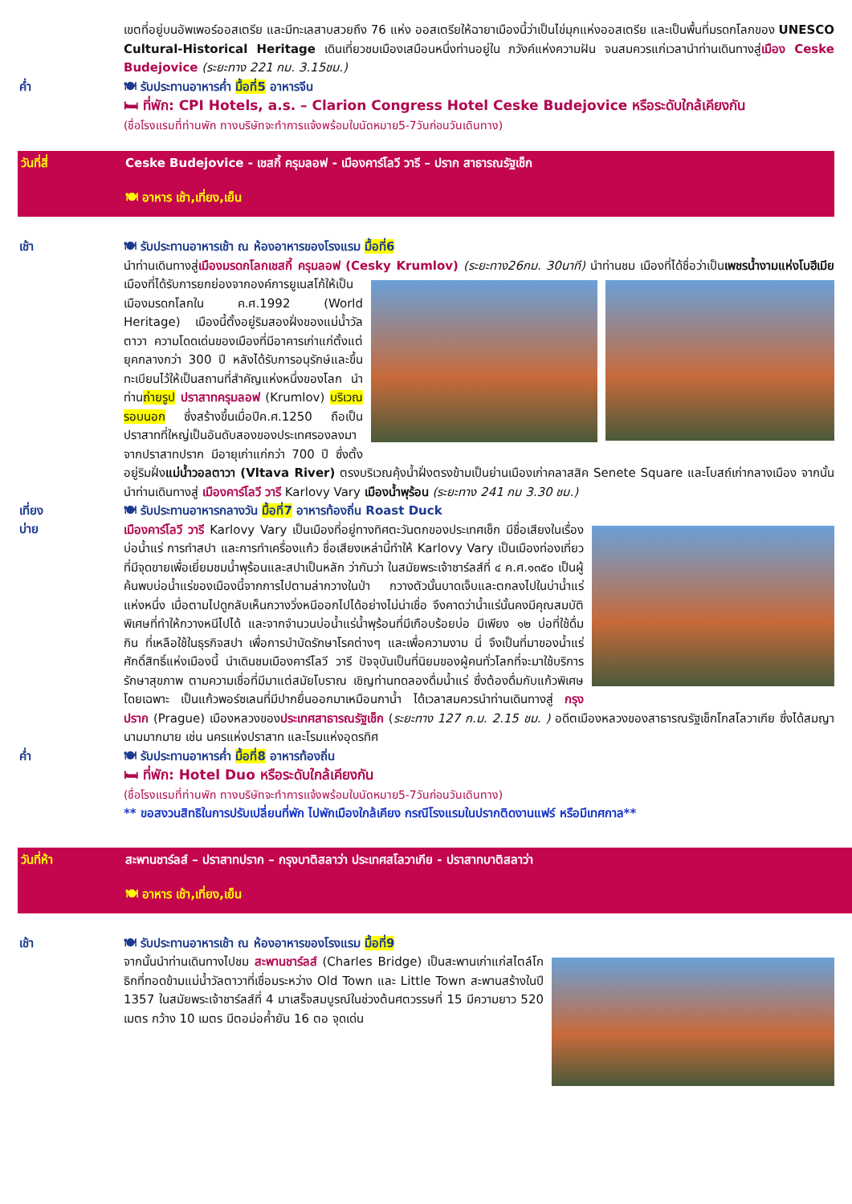เขตที่อยู่บนอัพเพอร์ออสเตรีย และมีทะเลสาบสวยถึง 76 แห่ง ออสเตรียให้ฉายาเมืองนี้ว่าเป็นไข่มุกแห่งออสเตรีย และเป็นพื้นที่มรดกโลกของ UNESCO Cultural-Historical Heritage เดินเที่ยวชมเมืองเสมือนหนึ่งท่านอยู่ใน ภวังค์แห่งความฝัน จนสมควรแก่เวลานำท่านเดินทางสู่เมือง Ceske Budejovice (ระยะทาง 221 กม. 3.15ชม.)
ค่ำ
🍽 รับประทานอาหารค่ำ มื้อที่5 อาหารจีน
🛏 ที่พัก: CPI Hotels, a.s. – Clarion Congress Hotel Ceske Budejovice หรือระดับใกล้เคียงกัน
(ชื่อโรงแรมที่ท่านพัก ทางบริษัทจะทำการแจ้งพร้อมใบนัดหมาย5-7วันก่อนวันเดินทาง)
วันที่สี่ Ceske Budejovice - เชสกี้ ครุมลอฟ - เมืองคาร์โลวี วารี – ปราก สาธารณรัฐเช็ก
🍽 อาหาร เช้า,เที่ยง,เย็น
เช้า
🍽 รับประทานอาหารเช้า ณ ห้องอาหารของโรงแรม มื้อที่6
นำท่านเดินทางสู่เมืองมรดกโลกเชสกี้ ครุมลอฟ (Cesky Krumlov) (ระยะทาง26กม. 30นาที) นำท่านชม เมืองที่ได้ชื่อว่าเป็นเพชรน้ำงามแห่งโบฮีเมียเมืองที่ได้รับการยกย่องจากองค์การยูเนสโก้ให้เป็นเมืองมรดกโลกใน ค.ศ.1992 (World Heritage) เมืองนี้ตั้งอยู่ริมสองฝั่งของแม่น้ำวัลตาวา ความโดดเด่นของเมืองที่มีอาคารเก่าแก่ตั้งแต่ยุคกลางกว่า 300 ปี หลังได้รับการอนุรักษ์และขึ้นทะเบียนไว้ให้เป็นสถานที่สำคัญแห่งหนึ่งของโลก นำท่านถ่ายรูป ปราสาทครุมลอฟ (Krumlov) บริเวณรอบนอก ซึ่งสร้างขึ้นเมื่อปีค.ศ.1250 ถือเป็นปราสาทที่ใหญ่เป็นอันดับสองของประเทศรองลงมาจากปราสาทปราก มีอายุเก่าแก่กว่า 700 ปี ซึ่งตั้งอยู่ริมฝั่งแม่น้ำวอลตาวา (Vltava River) ตรงบริเวณคุ้งน้ำฝั่งตรงข้ามเป็นย่านเมืองเก่าคลาสสิค Senete Square และโบสถ์เก่ากลางเมือง จากนั้นนำท่านเดินทางสู่ เมืองคาร์โลวี วารี Karlovy Vary เมืองน้ำพุร้อน (ระยะทาง 241 กม 3.30 ชม.)
เที่ยง
บ่าย
🍽 รับประทานอาหารกลางวัน มื้อที่7 อาหารท้องถิ่น Roast Duck
เมืองคาร์โลวี วารี Karlovy Vary เป็นเมืองที่อยู่ทางทิศตะวันตกของประเทศเช็ก มีชื่อเสียงในเรื่องบ่อน้ำแร่ การทำสปา และการทำเครื่องแก้ว ชื่อเสียงเหล่านี้ทำให้ Karlovy Vary เป็นเมืองท่องเที่ยวที่มีจุดขายเพื่อเยี่ยมชมน้ำพุร้อนและสปาเป็นหลัก ว่ากันว่า ในสมัยพระเจ้าชาร์ลส์ที่ ๔ ค.ศ.๑๓๕๐ เป็นผู้ค้นพบบ่อน้ำแร่ของเมืองนี้จากการไปตามล่ากวางในป่า กวางตัวนั้นบาดเจ็บและตกลงไปในบ่าน้ำแร่แห่งหนึ่ง เมื่อตามไปดูกลับเห็นกวางวิ่งหนีออกไปได้อย่างไม่น่าเชื่อ จึงคาดว่าน้ำแร่นั้นคงมีคุณสมบัติพิเศษที่ทำให้กวางหนีไปได้ และจากจำนวนบ่อน้ำแร่น้ำพุร้อนที่มีเกือบร้อยบ่อ มีเพียง ๑๒ บ่อที่ใช้ดื่มกิน ที่เหลือใช้ในธุรกิจสปา เพื่อการบำบัดรักษาโรคต่างๆ และเพื่อความงาม นี่ จึงเป็นที่มาของน้ำแร่ศักดิ์สิทธิ์แห่งเมืองนี้ นำเดินชมเมืองคาร์โลวี วารี ปัจจุบันเป็นที่นิยมของผู้คนทั่วโลกที่จะมาใช้บริการรักษาสุขภาพ ตามความเชื่อที่มีมาแต่สมัยโบราณ เชิญท่านทดลองดื่มน้ำแร่ ซึ่งต้องดื่มกับแก้วพิเศษโดยเฉพาะ เป็นแก้วพอร์ซเลนที่มีปากยื่นออกมาเหมือนกาน้ำ ได้เวลาสมควรนำท่านเดินทางสู่ กรุงปราก (Prague) เมืองหลวงของประเทศสาธารณรัฐเช็ก (ระยะทาง 127 ก.ม. 2.15 ชม. ) อดีตเมืองหลวงของสาธารณรัฐเช็กโกสโลวาเกีย ซึ่งได้สมญานามมากมาย เช่น นครแห่งปราสาท และโรมแห่งอุดรทิศ
ค่ำ
🍽 รับประทานอาหารค่ำ มื้อที่8 อาหารท้องถิ่น
🛏 ที่พัก: Hotel Duo หรือระดับใกล้เคียงกัน
(ชื่อโรงแรมที่ท่านพัก ทางบริษัทจะทำการแจ้งพร้อมใบนัดหมาย5-7วันก่อนวันเดินทาง)
** ขอสงวนสิทธิในการปรับเปลี่ยนที่พัก ไปพักเมืองใกล้เคียง กรณีโรงแรมในปรากติดงานแฟร์ หรือมีเทศกาล**
วันที่ห้า สะพานชาร์ลส์ – ปราสาทปราก – กรุงบาติสลาว่า ประเทศสโลวาเกีย - ปราสาทบาติสลาว่า
🍽 อาหาร เช้า,เที่ยง,เย็น
เช้า
🍽 รับประทานอาหารเช้า ณ ห้องอาหารของโรงแรม มื้อที่9
จากนั้นนำท่านเดินทางไปชม สะพานชาร์ลส์ (Charles Bridge) เป็นสะพานเก่าแก่สไตล์โกธิกที่ทอดข้ามแม่น้ำวัลตาวาที่เชื่อมระหว่าง Old Town และ Little Town สะพานสร้างในปี 1357 ในสมัยพระเจ้าชาร์ลส์ที่ 4 มาเสร็จสมบูรณ์ในช่วงต้นศตวรรษที่ 15 มีความยาว 520 เมตร กว้าง 10 เมตร มีตอม่อค้ำยัน 16 ตอ จุดเด่น